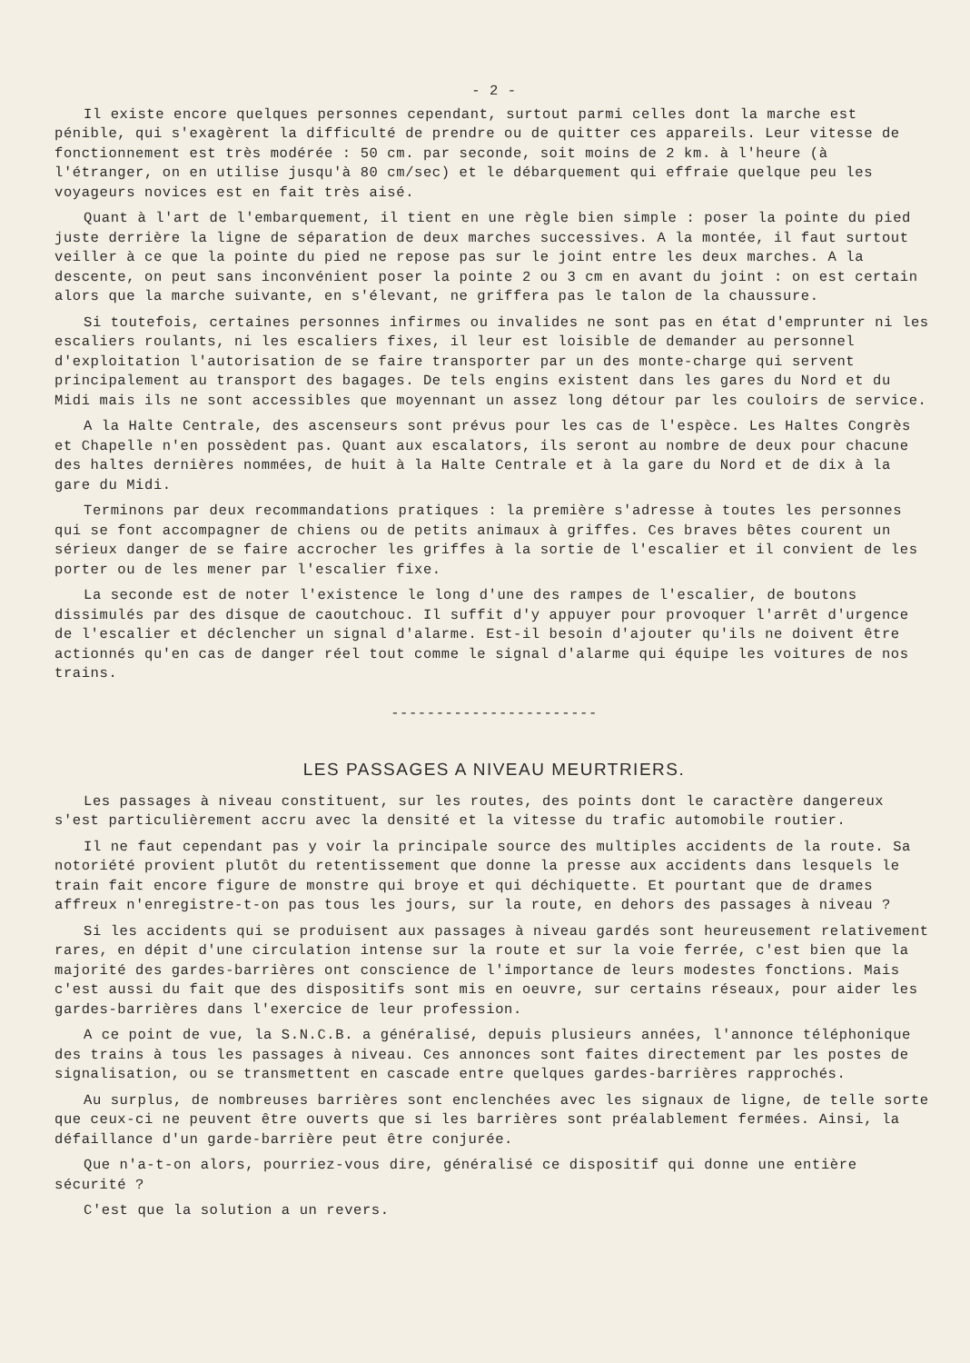- 2 -
Il existe encore quelques personnes cependant, surtout parmi celles dont la marche est pénible, qui s'exagèrent la difficulté de prendre ou de quitter ces appareils. Leur vitesse de fonctionnement est très modérée : 50 cm. par seconde, soit moins de 2 km. à l'heure (à l'étranger, on en utilise jusqu'à 80 cm/sec) et le débarquement qui effraie quelque peu les voyageurs novices est en fait très aisé.
Quant à l'art de l'embarquement, il tient en une règle bien simple : poser la pointe du pied juste derrière la ligne de séparation de deux marches successives. A la montée, il faut surtout veiller à ce que la pointe du pied ne repose pas sur le joint entre les deux marches. A la descente, on peut sans inconvénient poser la pointe 2 ou 3 cm en avant du joint : on est certain alors que la marche suivante, en s'élevant, ne griffera pas le talon de la chaussure.
Si toutefois, certaines personnes infirmes ou invalides ne sont pas en état d'emprunter ni les escaliers roulants, ni les escaliers fixes, il leur est loisible de demander au personnel d'exploitation l'autorisation de se faire transporter par un des monte-charge qui servent principalement au transport des bagages. De tels engins existent dans les gares du Nord et du Midi mais ils ne sont accessibles que moyennant un assez long détour par les couloirs de service.
A la Halte Centrale, des ascenseurs sont prévus pour les cas de l'espèce. Les Haltes Congrès et Chapelle n'en possèdent pas. Quant aux escalators, ils seront au nombre de deux pour chacune des haltes dernières nommées, de huit à la Halte Centrale et à la gare du Nord et de dix à la gare du Midi.
Terminons par deux recommandations pratiques : la première s'adresse à toutes les personnes qui se font accompagner de chiens ou de petits animaux à griffes. Ces braves bêtes courent un sérieux danger de se faire accrocher les griffes à la sortie de l'escalier et il convient de les porter ou de les mener par l'escalier fixe.
La seconde est de noter l'existence le long d'une des rampes de l'escalier, de boutons dissimulés par des disque de caoutchouc. Il suffit d'y appuyer pour provoquer l'arrêt d'urgence de l'escalier et déclencher un signal d'alarme. Est-il besoin d'ajouter qu'ils ne doivent être actionnés qu'en cas de danger réel tout comme le signal d'alarme qui équipe les voitures de nos trains.
-----------------------
LES PASSAGES A NIVEAU MEURTRIERS.
Les passages à niveau constituent, sur les routes, des points dont le caractère dangereux s'est particulièrement accru avec la densité et la vitesse du trafic automobile routier.
Il ne faut cependant pas y voir la principale source des multiples accidents de la route. Sa notoriété provient plutôt du retentissement que donne la presse aux accidents dans lesquels le train fait encore figure de monstre qui broye et qui déchiquette. Et pourtant que de drames affreux n'enregistre-t-on pas tous les jours, sur la route, en dehors des passages à niveau ?
Si les accidents qui se produisent aux passages à niveau gardés sont heureusement relativement rares, en dépit d'une circulation intense sur la route et sur la voie ferrée, c'est bien que la majorité des gardes-barrières ont conscience de l'importance de leurs modestes fonctions. Mais c'est aussi du fait que des dispositifs sont mis en oeuvre, sur certains réseaux, pour aider les gardes-barrières dans l'exercice de leur profession.
A ce point de vue, la S.N.C.B. a généralisé, depuis plusieurs années, l'annonce téléphonique des trains à tous les passages à niveau. Ces annonces sont faites directement par les postes de signalisation, ou se transmettent en cascade entre quelques gardes-barrières rapprochés.
Au surplus, de nombreuses barrières sont enclenchées avec les signaux de ligne, de telle sorte que ceux-ci ne peuvent être ouverts que si les barrières sont préalablement fermées. Ainsi, la défaillance d'un garde-barrière peut être conjurée.
Que n'a-t-on alors, pourriez-vous dire, généralisé ce dispositif qui donne une entière sécurité ?
C'est que la solution a un revers.